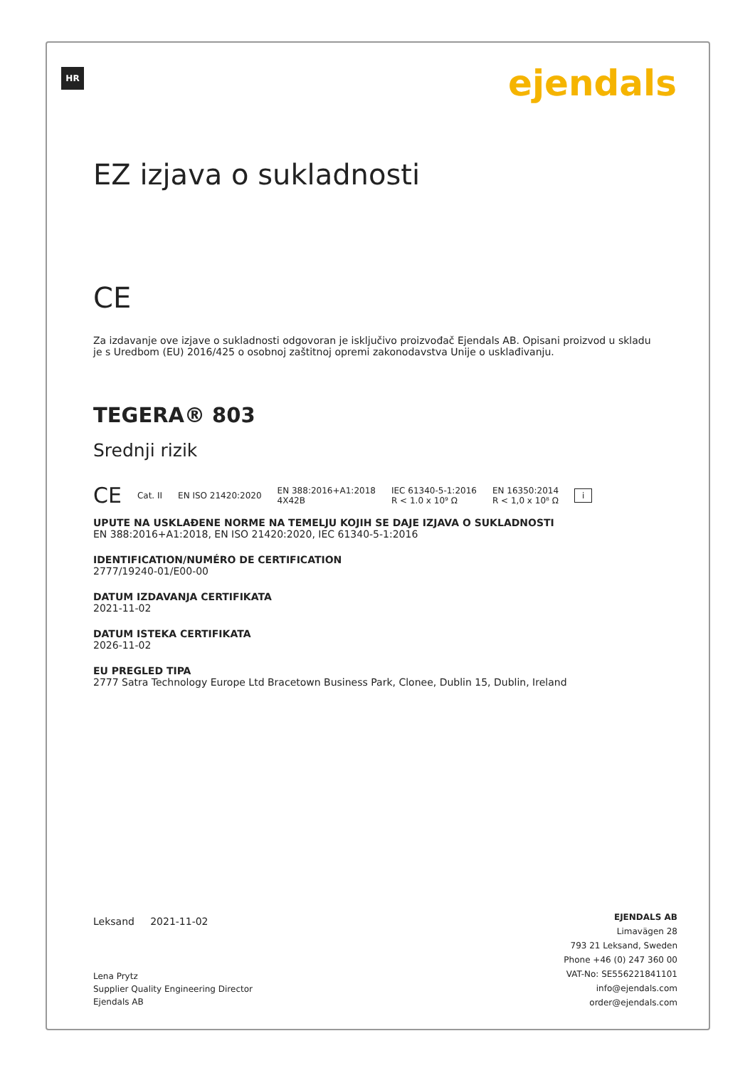HR ejendals
EZ izjava o sukladnosti
CE
Za izdavanje ove izjave o sukladnosti odgovoran je isključivo proizvođač Ejendals AB. Opisani proizvod u skladu je s Uredbom (EU) 2016/425 o osobnoj zaštitnoj opremi zakonodavstva Unije o usklađivanju.
TEGERA® 803
Srednji rizik
CE Cat. II EN ISO 21420:2020 EN 388:2016+A1:2018
4X42B IEC 61340-5-1:2016
R < 1.0 x 10⁹ Ω EN 16350:2014
R < 1,0 x 10⁸ Ω i
UPUTE NA USKLAĐENE NORME NA TEMELJU KOJIH SE DAJE IZJAVA O SUKLADNOSTI
EN 388:2016+A1:2018, EN ISO 21420:2020, IEC 61340-5-1:2016
IDENTIFICATION/NUMÉRO DE CERTIFICATION
2777/19240-01/E00-00
DATUM IZDAVANJA CERTIFIKATA
2021-11-02
DATUM ISTEKA CERTIFIKATA
2026-11-02
EU PREGLED TIPA
2777 Satra Technology Europe Ltd Bracetown Business Park, Clonee, Dublin 15, Dublin, Ireland
Leksand 2021-11-02
Lena Prytz
Supplier Quality Engineering Director
Ejendals AB
EJENDALS AB
Limavägen 28
793 21 Leksand, Sweden
Phone +46 (0) 247 360 00
VAT-No: SE556221841101
info@ejendals.com
order@ejendals.com